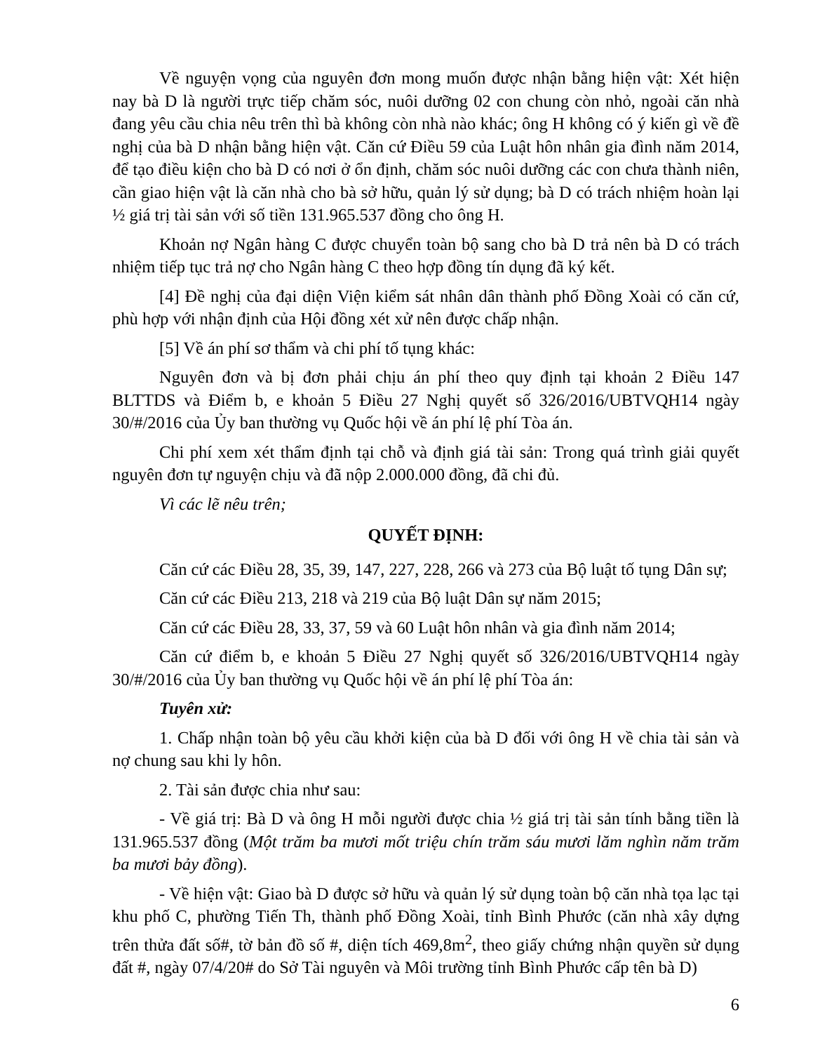Về nguyện vọng của nguyên đơn mong muốn được nhận bằng hiện vật: Xét hiện nay bà D là người trực tiếp chăm sóc, nuôi dưỡng 02 con chung còn nhỏ, ngoài căn nhà đang yêu cầu chia nêu trên thì bà không còn nhà nào khác; ông H không có ý kiến gì về đề nghị của bà D nhận bằng hiện vật. Căn cứ Điều 59 của Luật hôn nhân gia đình năm 2014, để tạo điều kiện cho bà D có nơi ở ổn định, chăm sóc nuôi dưỡng các con chưa thành niên, cần giao hiện vật là căn nhà cho bà sở hữu, quản lý sử dụng; bà D có trách nhiệm hoàn lại ½ giá trị tài sản với số tiền 131.965.537 đồng cho ông H.
Khoản nợ Ngân hàng C được chuyển toàn bộ sang cho bà D trả nên bà D có trách nhiệm tiếp tục trả nợ cho Ngân hàng C theo hợp đồng tín dụng đã ký kết.
[4] Đề nghị của đại diện Viện kiểm sát nhân dân thành phố Đồng Xoài có căn cứ, phù hợp với nhận định của Hội đồng xét xử nên được chấp nhận.
[5] Về án phí sơ thẩm và chi phí tố tụng khác:
Nguyên đơn và bị đơn phải chịu án phí theo quy định tại khoản 2 Điều 147 BLTTDS và Điểm b, e khoản 5 Điều 27 Nghị quyết số 326/2016/UBTVQH14 ngày 30/#/2016 của Ủy ban thường vụ Quốc hội về án phí lệ phí Tòa án.
Chi phí xem xét thẩm định tại chỗ và định giá tài sản: Trong quá trình giải quyết nguyên đơn tự nguyện chịu và đã nộp 2.000.000 đồng, đã chi đủ.
Vì các lẽ nêu trên;
QUYẾT ĐỊNH:
Căn cứ các Điều 28, 35, 39, 147, 227, 228, 266 và 273 của Bộ luật tố tụng Dân sự;
Căn cứ các Điều 213, 218 và 219 của Bộ luật Dân sự năm 2015;
Căn cứ các Điều 28, 33, 37, 59 và 60 Luật hôn nhân và gia đình năm 2014;
Căn cứ điểm b, e khoản 5 Điều 27 Nghị quyết số 326/2016/UBTVQH14 ngày 30/#/2016 của Ủy ban thường vụ Quốc hội về án phí lệ phí Tòa án:
Tuyên xử:
1. Chấp nhận toàn bộ yêu cầu khởi kiện của bà D đối với ông H về chia tài sản và nợ chung sau khi ly hôn.
2. Tài sản được chia như sau:
- Về giá trị: Bà D và ông H mỗi người được chia ½ giá trị tài sản tính bằng tiền là 131.965.537 đồng (Một trăm ba mươi mốt triệu chín trăm sáu mươi lăm nghìn năm trăm ba mươi bảy đồng).
- Về hiện vật: Giao bà D được sở hữu và quản lý sử dụng toàn bộ căn nhà tọa lạc tại khu phố C, phường Tiến Th, thành phố Đồng Xoài, tỉnh Bình Phước (căn nhà xây dựng trên thửa đất số#, tờ bản đồ số #, diện tích 469,8m<sup>2</sup>, theo giấy chứng nhận quyền sử dụng đất #, ngày 07/4/20# do Sở Tài nguyên và Môi trường tỉnh Bình Phước cấp tên bà D)
6